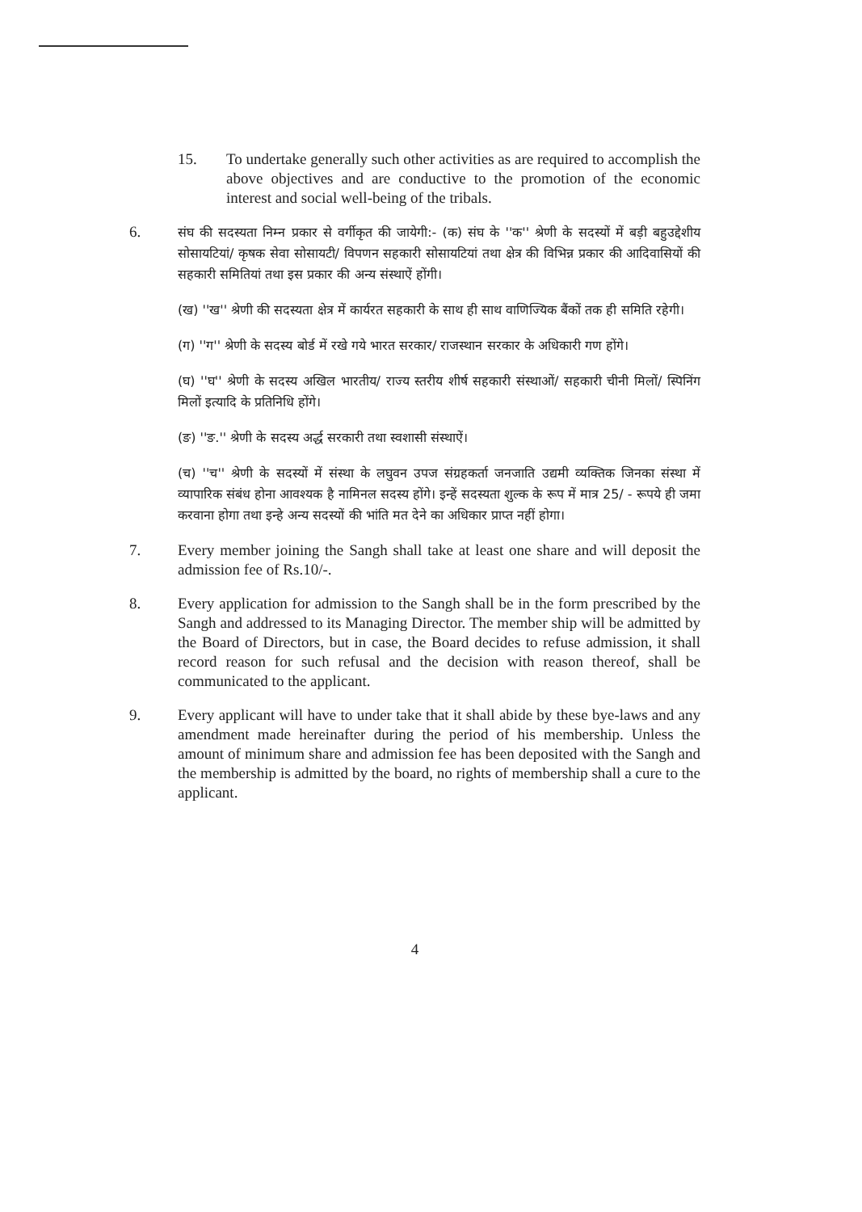15. To undertake generally such other activities as are required to accomplish the above objectives and are conductive to the promotion of the economic interest and social well-being of the tribals.
6.
संघ की सदस्यता निम्न प्रकार से वर्गीकृत की जायेगी:- (क) संघ के ''क'' श्रेणी के सदस्यों में बड़ी बहुउद्देशीय सोसायटियां/ कृषक सेवा सोसायटी/ विपणन सहकारी सोसायटियां तथा क्षेत्र की विभिन्न प्रकार की आदिवासियों की सहकारी समितियां तथा इस प्रकार की अन्य संस्थाऐं होंगी।
(ख) ''ख'' श्रेणी की सदस्यता क्षेत्र में कार्यरत सहकारी के साथ ही साथ वाणिज्यिक बैंकों तक ही समिति रहेगी।
(ग) ''ग'' श्रेणी के सदस्य बोर्ड में रखे गये भारत सरकार/ राजस्थान सरकार के अधिकारी गण होंगे।
(घ) ''घ'' श्रेणी के सदस्य अखिल भारतीय/ राज्य स्तरीय शीर्ष सहकारी संस्थाओं/ सहकारी चीनी मिलों/ स्पिनिंग मिलों इत्यादि के प्रतिनिधि होंगे।
(ङ) ''ङ.'' श्रेणी के सदस्य अर्द्ध सरकारी तथा स्वशासी संस्थाऐं।
(च) ''च'' श्रेणी के सदस्यों में संस्था के लघुवन उपज संग्रहकर्ता जनजाति उद्यमी व्यक्तिक जिनका संस्था में व्यापारिक संबंध होना आवश्यक है नामिनल सदस्य होंगे। इन्हें सदस्यता शुल्क के रूप में मात्र 25/ - रूपये ही जमा करवाना होगा तथा इन्हे अन्य सदस्यों की भांति मत देने का अधिकार प्राप्त नहीं होगा।
7. Every member joining the Sangh shall take at least one share and will deposit the admission fee of Rs.10/-.
8. Every application for admission to the Sangh shall be in the form prescribed by the Sangh and addressed to its Managing Director. The member ship will be admitted by the Board of Directors, but in case, the Board decides to refuse admission, it shall record reason for such refusal and the decision with reason thereof, shall be communicated to the applicant.
9. Every applicant will have to under take that it shall abide by these bye-laws and any amendment made hereinafter during the period of his membership. Unless the amount of minimum share and admission fee has been deposited with the Sangh and the membership is admitted by the board, no rights of membership shall a cure to the applicant.
4